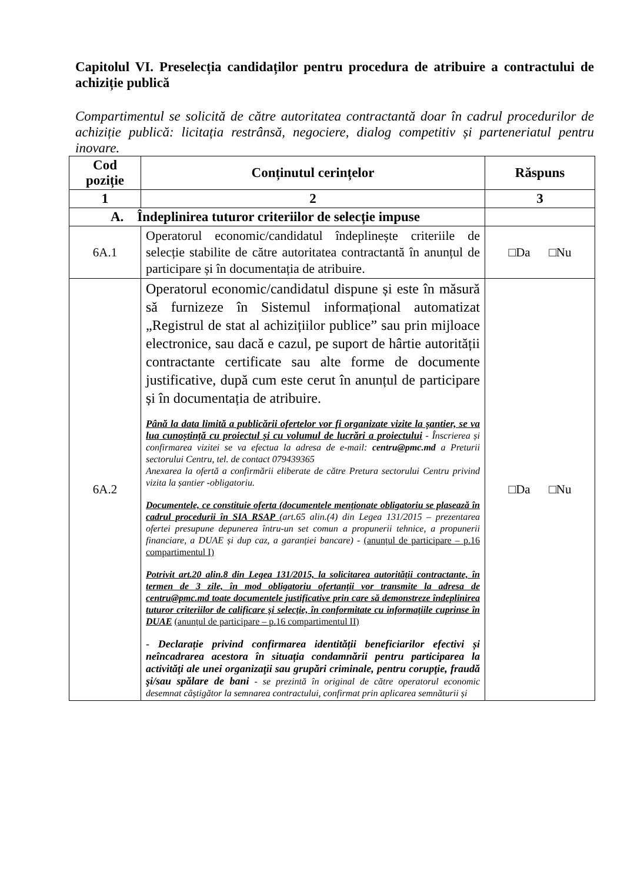Capitolul VI. Preselecția candidaților pentru procedura de atribuire a contractului de achiziție publică
Compartimentul se solicită de către autoritatea contractantă doar în cadrul procedurilor de achiziție publică: licitația restrânsă, negociere, dialog competitiv și parteneriatul pentru inovare.
| Cod poziție | Conținutul cerințelor | Răspuns |
| --- | --- | --- |
| 1 | 2 | 3 |
| A. Îndeplinirea tuturor criteriilor de selecție impuse | | |
| 6A.1 | Operatorul economic/candidatul îndeplinește criteriile de selecție stabilite de către autoritatea contractantă în anunțul de participare și în documentația de atribuire. | □Da □Nu |
| 6A.2 | Operatorul economic/candidatul dispune și este în măsură să furnizeze în Sistemul informațional automatizat „Registrul de stat al achizițiilor publice” sau prin mijloace electronice, sau dacă e cazul, pe suport de hârtie autorității contractante certificate sau alte forme de documente justificative, după cum este cerut în anunțul de participare și în documentația de atribuire. Până la data limită a publicării ofertelor vor fi organizate vizite la șantier, se va lua cunoștință cu proiectul și cu volumul de lucrări a proiectului - Înscrierea și confirmarea vizitei se va efectua la adresa de e-mail: centru@pmc.md a Preturii sectorului Centru, tel. de contact 079439365 Anexarea la ofertă a confirmării eliberate de către Pretura sectorului Centru privind vizita la șantier -obligatoriu. Documentele, ce constituie oferta (documentele menționate obligatoriu se plasează în cadrul procedurii în SIA RSAP (art.65 alin.(4) din Legea 131/2015 – prezentarea ofertei presupune depunerea întru-un set comun a propunerii tehnice, a propunerii financiare, a DUAE și dup caz, a garanției bancare) - (anunțul de participare – p.16 compartimentul I) Potrivit art.20 alin.8 din Legea 131/2015, la solicitarea autorității contractante, în termen de 3 zile, în mod obligatoriu ofertanții vor transmite la adresa de centru@pmc.md toate documentele justificative prin care să demonstreze îndeplinirea tuturor criteriilor de calificare și selecție, în conformitate cu informațiile cuprinse în DUAE (anunțul de participare – p.16 compartimentul II) - Declarație privind confirmarea identității beneficiarilor efectivi și neîncadrarea acestora în situația condamnării pentru participarea la activităţi ale unei organizaţii sau grupări criminale, pentru corupţie, fraudă şi/sau spălare de bani - se prezintă în original de către operatorul economic desemnat câștigător la semnarea contractului, confirmat prin aplicarea semnăturii și | □Da □Nu |